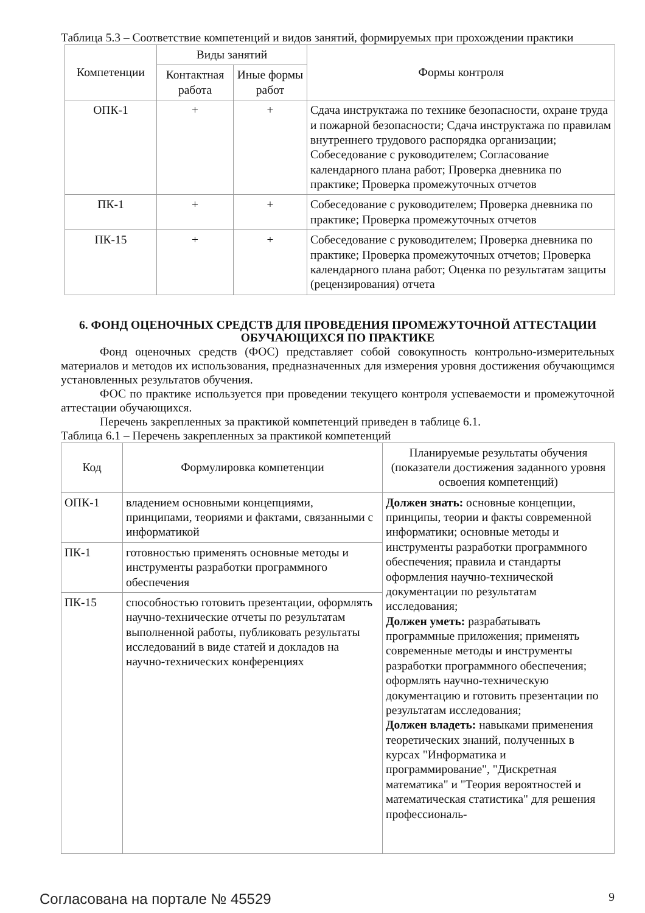Таблица 5.3 – Соответствие компетенций и видов занятий, формируемых при прохождении практики
| Компетенции | Виды занятий | | Формы контроля |
| --- | --- | --- | --- |
| | Контактная работа | Иные формы работ | |
| ОПК-1 | + | + | Сдача инструктажа по технике безопасности, охране труда и пожарной безопасности; Сдача инструктажа по правилам внутреннего трудового распорядка организации; Собеседование с руководителем; Согласование календарного плана работ; Проверка дневника по практике; Проверка промежуточных отчетов |
| ПК-1 | + | + | Собеседование с руководителем; Проверка дневника по практике; Проверка промежуточных отчетов |
| ПК-15 | + | + | Собеседование с руководителем; Проверка дневника по практике; Проверка промежуточных отчетов; Проверка календарного плана работ; Оценка по результатам защиты (рецензирования) отчета |
6. ФОНД ОЦЕНОЧНЫХ СРЕДСТВ ДЛЯ ПРОВЕДЕНИЯ ПРОМЕЖУТОЧНОЙ АТТЕСТАЦИИ ОБУЧАЮЩИХСЯ ПО ПРАКТИКЕ
Фонд оценочных средств (ФОС) представляет собой совокупность контрольно-измерительных материалов и методов их использования, предназначенных для измерения уровня достижения обучающимся установленных результатов обучения.
ФОС по практике используется при проведении текущего контроля успеваемости и промежуточной аттестации обучающихся.
Перечень закрепленных за практикой компетенций приведен в таблице 6.1.
Таблица 6.1 – Перечень закрепленных за практикой компетенций
| Код | Формулировка компетенции | Планируемые результаты обучения (показатели достижения заданного уровня освоения компетенций) |
| --- | --- | --- |
| ОПК-1 | владением основными концепциями, принципами, теориями и фактами, связанными с информатикой | Должен знать: основные концепции, принципы, теории и факты современной информатики; основные методы и инструменты разработки программного обеспечения; правила и стандарты оформления научно-технической документации по результатам исследования; Должен уметь: разрабатывать программные приложения; применять современные методы и инструменты разработки программного обеспечения; оформлять научно-техническую документацию и готовить презентации по результатам исследования; Должен владеть: навыками применения теоретических знаний, полученных в курсах "Информатика и программирование", "Дискретная математика" и "Теория вероятностей и математическая статистика" для решения профессиональ- |
| ПК-1 | готовностью применять основные методы и инструменты разработки программного обеспечения | |
| ПК-15 | способностью готовить презентации, оформлять научно-технические отчеты по результатам выполненной работы, публиковать результаты исследований в виде статей и докладов на научно-технических конференциях | |
Согласована на портале № 45529 9